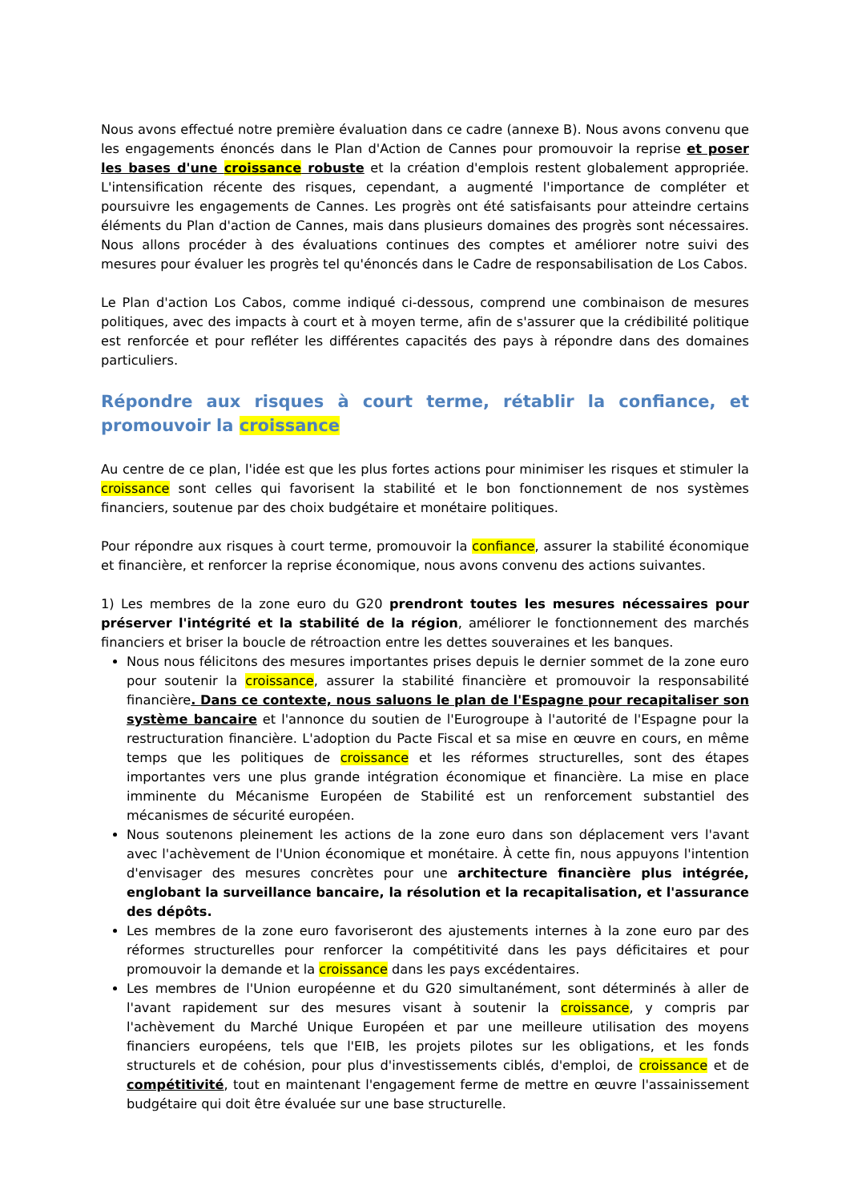Nous avons effectué notre première évaluation dans ce cadre (annexe B). Nous avons convenu que les engagements énoncés dans le Plan d'Action de Cannes pour promouvoir la reprise et poser les bases d'une croissance robuste et la création d'emplois restent globalement appropriée. L'intensification récente des risques, cependant, a augmenté l'importance de compléter et poursuivre les engagements de Cannes. Les progrès ont été satisfaisants pour atteindre certains éléments du Plan d'action de Cannes, mais dans plusieurs domaines des progrès sont nécessaires. Nous allons procéder à des évaluations continues des comptes et améliorer notre suivi des mesures pour évaluer les progrès tel qu'énoncés dans le Cadre de responsabilisation de Los Cabos.
Le Plan d'action Los Cabos, comme indiqué ci-dessous, comprend une combinaison de mesures politiques, avec des impacts à court et à moyen terme, afin de s'assurer que la crédibilité politique est renforcée et pour refléter les différentes capacités des pays à répondre dans des domaines particuliers.
Répondre aux risques à court terme, rétablir la confiance, et promouvoir la croissance
Au centre de ce plan, l'idée est que les plus fortes actions pour minimiser les risques et stimuler la croissance sont celles qui favorisent la stabilité et le bon fonctionnement de nos systèmes financiers, soutenue par des choix budgétaire et monétaire politiques.
Pour répondre aux risques à court terme, promouvoir la confiance, assurer la stabilité économique et financière, et renforcer la reprise économique, nous avons convenu des actions suivantes.
1) Les membres de la zone euro du G20 prendront toutes les mesures nécessaires pour préserver l'intégrité et la stabilité de la région, améliorer le fonctionnement des marchés financiers et briser la boucle de rétroaction entre les dettes souveraines et les banques.
Nous nous félicitons des mesures importantes prises depuis le dernier sommet de la zone euro pour soutenir la croissance, assurer la stabilité financière et promouvoir la responsabilité financière. Dans ce contexte, nous saluons le plan de l'Espagne pour recapitaliser son système bancaire et l'annonce du soutien de l'Eurogroupe à l'autorité de l'Espagne pour la restructuration financière. L'adoption du Pacte Fiscal et sa mise en œuvre en cours, en même temps que les politiques de croissance et les réformes structurelles, sont des étapes importantes vers une plus grande intégration économique et financière. La mise en place imminente du Mécanisme Européen de Stabilité est un renforcement substantiel des mécanismes de sécurité européen.
Nous soutenons pleinement les actions de la zone euro dans son déplacement vers l'avant avec l'achèvement de l'Union économique et monétaire. À cette fin, nous appuyons l'intention d'envisager des mesures concrètes pour une architecture financière plus intégrée, englobant la surveillance bancaire, la résolution et la recapitalisation, et l'assurance des dépôts.
Les membres de la zone euro favoriseront des ajustements internes à la zone euro par des réformes structurelles pour renforcer la compétitivité dans les pays déficitaires et pour promouvoir la demande et la croissance dans les pays excédentaires.
Les membres de l'Union européenne et du G20 simultanément, sont déterminés à aller de l'avant rapidement sur des mesures visant à soutenir la croissance, y compris par l'achèvement du Marché Unique Européen et par une meilleure utilisation des moyens financiers européens, tels que l'EIB, les projets pilotes sur les obligations, et les fonds structurels et de cohésion, pour plus d'investissements ciblés, d'emploi, de croissance et de compétitivité, tout en maintenant l'engagement ferme de mettre en œuvre l'assainissement budgétaire qui doit être évaluée sur une base structurelle.